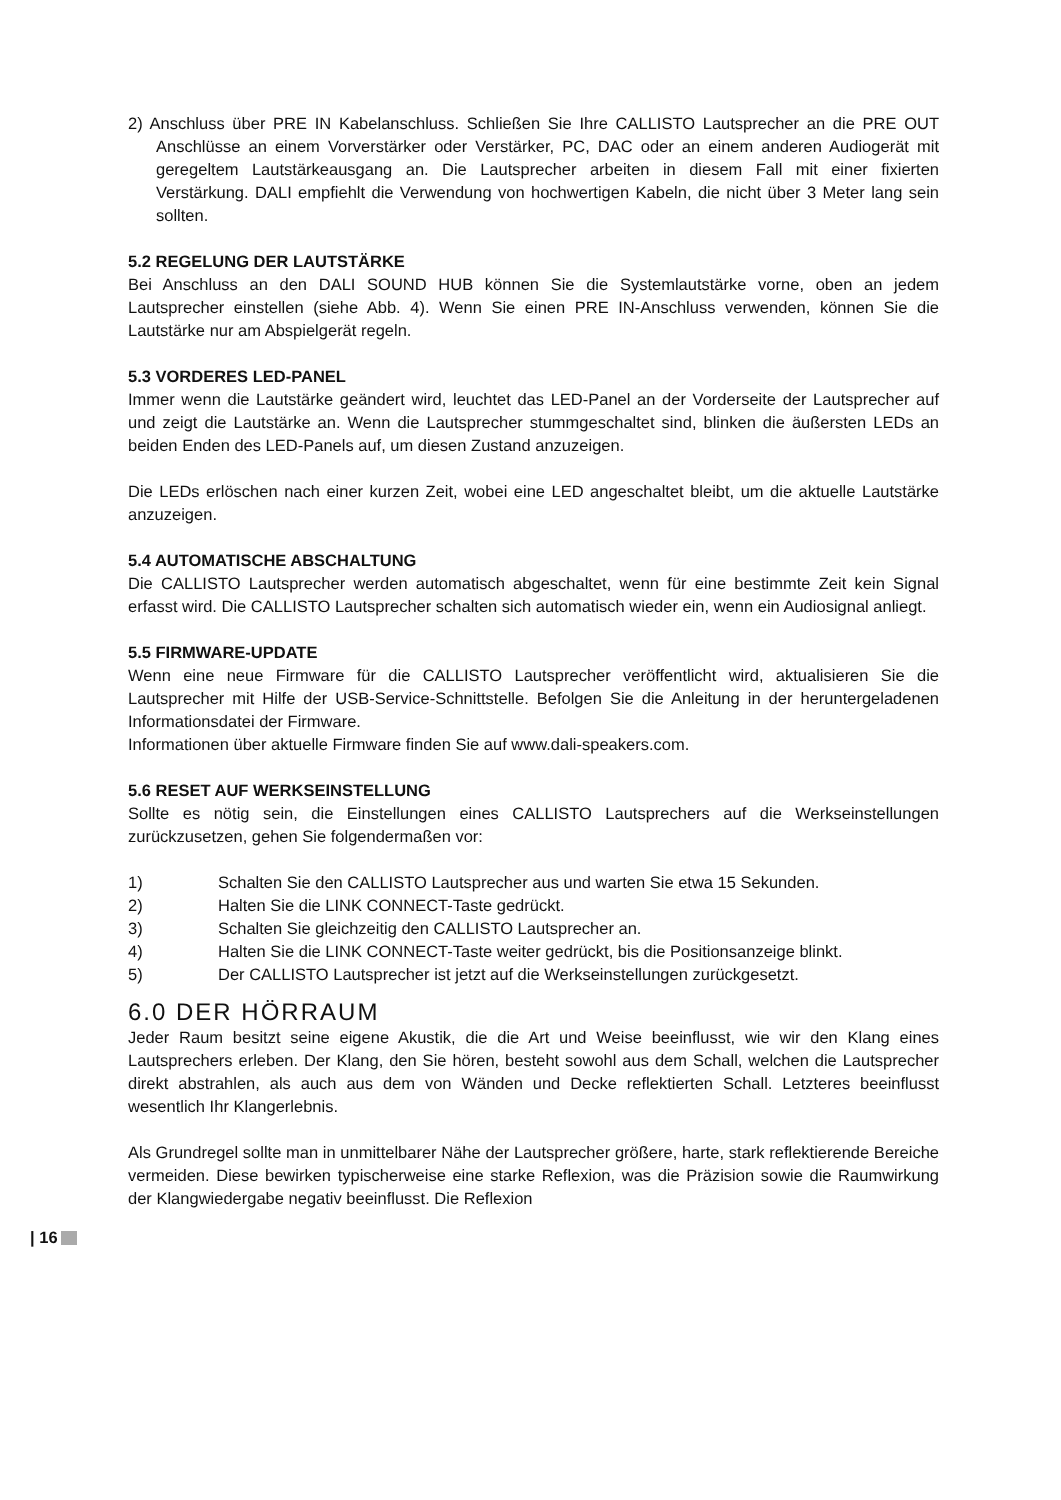2) Anschluss über PRE IN Kabelanschluss. Schließen Sie Ihre CALLISTO Lautsprecher an die PRE OUT Anschlüsse an einem Vorverstärker oder Verstärker, PC, DAC oder an einem anderen Audiogerät mit geregeltem Lautstärkeausgang an. Die Lautsprecher arbeiten in diesem Fall mit einer fixierten Verstärkung. DALI empfiehlt die Verwendung von hochwertigen Kabeln, die nicht über 3 Meter lang sein sollten.
5.2 REGELUNG DER LAUTSTÄRKE
Bei Anschluss an den DALI SOUND HUB können Sie die Systemlautstärke vorne, oben an jedem Lautsprecher einstellen (siehe Abb. 4). Wenn Sie einen PRE IN-Anschluss verwenden, können Sie die Lautstärke nur am Abspielgerät regeln.
5.3 VORDERES LED-PANEL
Immer wenn die Lautstärke geändert wird, leuchtet das LED-Panel an der Vorderseite der Lautsprecher auf und zeigt die Lautstärke an. Wenn die Lautsprecher stummgeschaltet sind, blinken die äußersten LEDs an beiden Enden des LED-Panels auf, um diesen Zustand anzuzeigen.
Die LEDs erlöschen nach einer kurzen Zeit, wobei eine LED angeschaltet bleibt, um die aktuelle Lautstärke anzuzeigen.
5.4 AUTOMATISCHE ABSCHALTUNG
Die CALLISTO Lautsprecher werden automatisch abgeschaltet, wenn für eine bestimmte Zeit kein Signal erfasst wird. Die CALLISTO Lautsprecher schalten sich automatisch wieder ein, wenn ein Audiosignal anliegt.
5.5 FIRMWARE-UPDATE
Wenn eine neue Firmware für die CALLISTO Lautsprecher veröffentlicht wird, aktualisieren Sie die Lautsprecher mit Hilfe der USB-Service-Schnittstelle. Befolgen Sie die Anleitung in der heruntergeladenen Informationsdatei der Firmware.
Informationen über aktuelle Firmware finden Sie auf www.dali-speakers.com.
5.6 RESET AUF WERKSEINSTELLUNG
Sollte es nötig sein, die Einstellungen eines CALLISTO Lautsprechers auf die Werkseinstellungen zurückzusetzen, gehen Sie folgendermaßen vor:
1) Schalten Sie den CALLISTO Lautsprecher aus und warten Sie etwa 15 Sekunden.
2) Halten Sie die LINK CONNECT-Taste gedrückt.
3) Schalten Sie gleichzeitig den CALLISTO Lautsprecher an.
4) Halten Sie die LINK CONNECT-Taste weiter gedrückt, bis die Positionsanzeige blinkt.
5) Der CALLISTO Lautsprecher ist jetzt auf die Werkseinstellungen zurückgesetzt.
6.0 DER HÖRRAUM
Jeder Raum besitzt seine eigene Akustik, die die Art und Weise beeinflusst, wie wir den Klang eines Lautsprechers erleben. Der Klang, den Sie hören, besteht sowohl aus dem Schall, welchen die Lautsprecher direkt abstrahlen, als auch aus dem von Wänden und Decke reflektierten Schall. Letzteres beeinflusst wesentlich Ihr Klangerlebnis.
Als Grundregel sollte man in unmittelbarer Nähe der Lautsprecher größere, harte, stark reflektierende Bereiche vermeiden. Diese bewirken typischerweise eine starke Reflexion, was die Präzision sowie die Raumwirkung der Klangwiedergabe negativ beeinflusst. Die Reflexion
| 16